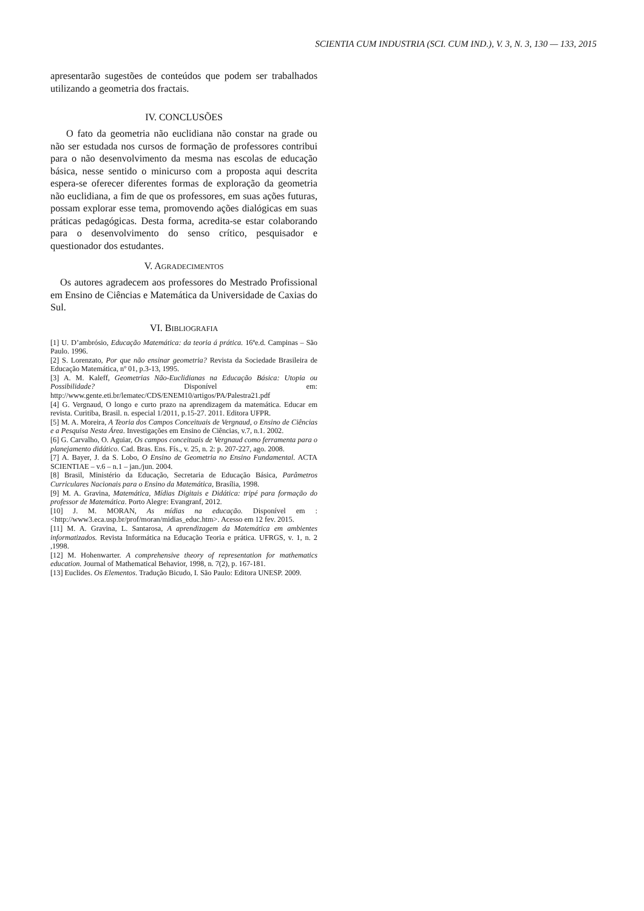SCIENTIA CUM INDUSTRIA (SCI. CUM IND.), V. 3, N. 3, 130 — 133, 2015
apresentarão sugestões de conteúdos que podem ser trabalhados utilizando a geometria dos fractais.
IV. CONCLUSÕES
O fato da geometria não euclidiana não constar na grade ou não ser estudada nos cursos de formação de professores contribui para o não desenvolvimento da mesma nas escolas de educação básica, nesse sentido o minicurso com a proposta aqui descrita espera-se oferecer diferentes formas de exploração da geometria não euclidiana, a fim de que os professores, em suas ações futuras, possam explorar esse tema, promovendo ações dialógicas em suas práticas pedagógicas. Desta forma, acredita-se estar colaborando para o desenvolvimento do senso crítico, pesquisador e questionador dos estudantes.
V. AGRADECIMENTOS
Os autores agradecem aos professores do Mestrado Profissional em Ensino de Ciências e Matemática da Universidade de Caxias do Sul.
VI. BIBLIOGRAFIA
[1] U. D’ambrósio, Educação Matemática: da teoria á prática. 16ªe.d. Campinas – São Paulo. 1996.
[2] S. Lorenzato, Por que não ensinar geometria? Revista da Sociedade Brasileira de Educação Matemática, nº 01, p.3-13, 1995.
[3] A. M. Kaleff, Geometrias Não-Euclidianas na Educação Básica: Utopia ou Possibilidade? Disponível em: http://www.gente.eti.br/lematec/CDS/ENEM10/artigos/PA/Palestra21.pdf
[4] G. Vergnaud, O longo e curto prazo na aprendizagem da matemática. Educar em revista. Curitiba, Brasil. n. especial 1/2011, p.15-27. 2011. Editora UFPR.
[5] M. A. Moreira, A Teoria dos Campos Conceituais de Vergnaud, o Ensino de Ciências e a Pesquisa Nesta Área. Investigações em Ensino de Ciências, v.7, n.1. 2002.
[6] G. Carvalho, O. Aguiar, Os campos conceituais de Vergnaud como ferramenta para o planejamento didático. Cad. Bras. Ens. Fís., v. 25, n. 2: p. 207-227, ago. 2008.
[7] A. Bayer, J. da S. Lobo, O Ensino de Geometria no Ensino Fundamental. ACTA SCIENTIAE – v.6 – n.1 – jan./jun. 2004.
[8] Brasil, Ministério da Educação, Secretaria de Educação Básica, Parâmetros Curriculares Nacionais para o Ensino da Matemática, Brasília, 1998.
[9] M. A. Gravina, Matemática, Mídias Digitais e Didática: tripé para formação do professor de Matemática. Porto Alegre: Evangranf, 2012.
[10] J. M. MORAN, As mídias na educação. Disponível em :<http://www3.eca.usp.br/prof/moran/midias_educ.htm>. Acesso em 12 fev. 2015.
[11] M. A. Gravina, L. Santarosa, A aprendizagem da Matemática em ambientes informatizados. Revista Informática na Educação Teoria e prática. UFRGS, v. 1, n. 2 ,1998.
[12] M. Hohenwarter. A comprehensive theory of representation for mathematics education. Journal of Mathematical Behavior, 1998, n. 7(2), p. 167-181.
[13] Euclides. Os Elementos. Tradução Bicudo, I. São Paulo: Editora UNESP. 2009.